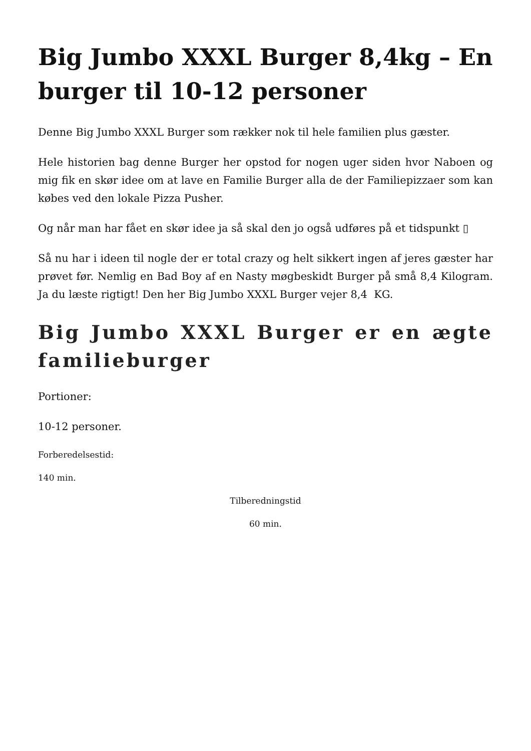Big Jumbo XXXL Burger 8,4kg – En burger til 10-12 personer
Denne Big Jumbo XXXL Burger som rækker nok til hele familien plus gæster.
Hele historien bag denne Burger her opstod for nogen uger siden hvor Naboen og mig fik en skør idee om at lave en Familie Burger alla de der Familiepizzaer som kan købes ved den lokale Pizza Pusher.
Og når man har fået en skør idee ja så skal den jo også udføres på et tidspunkt ▯
Så nu har i ideen til nogle der er total crazy og helt sikkert ingen af jeres gæster har prøvet før. Nemlig en Bad Boy af en Nasty møgbeskidt Burger på små 8,4 Kilogram. Ja du læste rigtigt! Den her Big Jumbo XXXL Burger vejer 8,4 KG.
Big Jumbo XXXL Burger er en ægte familieburger
Portioner:
10-12 personer.
Forberedelsestid:
140 min.
Tilberedningstid
60 min.